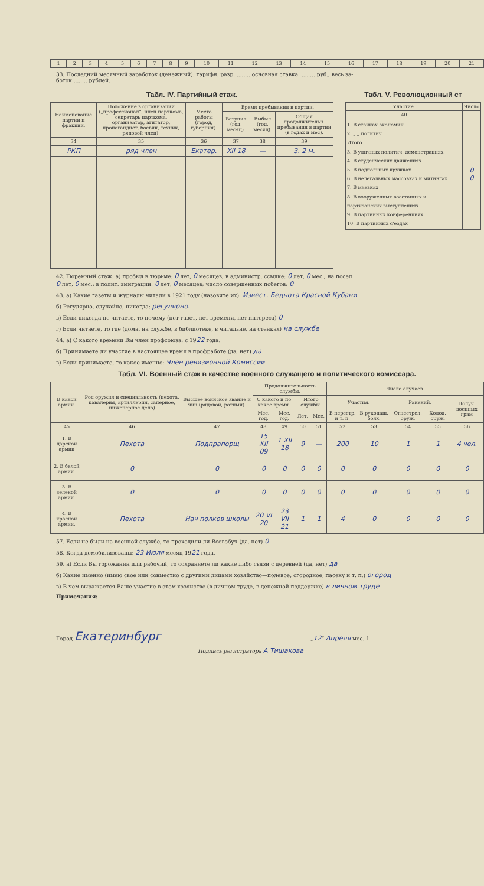| 1 | 2 | 3 | 4 | 5 | 6 | 7 | 8 | 9 | 10 | 11 | 12 | 13 | 14 | 15 | 16 | 17 | 18 | 19 | 20 | 21 |
33. Последний месячный заработок (денежный): тарифн. разр. ........ основная ставка: ........ руб.; весь за-
боток ........ рублей.
Табл. IV. Партийный стаж.
| Наименование партии и фракции. | Положение в организации („профессионал“, член парткома, секретарь парткома, организатор, агитатор, пропагандист, боевик, техник, рядовой член). | Место работы (город, губерния). | Время пребывания в партии. | | |
| --- | --- | --- | --- | --- | --- |
| | | | Вступил (год, месяц). | Выбыл (год, месяц). | Общая продолжительн. пребывания в партии (в годах и мес). |
| 34 | 35 | 36 | 37 | 38 | 39 |
| РКП | ряд член | Екатер. | XII 18 | — | 3. 2 м. |
Табл. V. Революционный ст
| Участие. | Число |
| --- | --- |
| 40 | |
| 1. В стачках экономич. 2. „ „ политич. Итого 3. В уличных политич. демонстрациях 4. В студенческих движениях 5. В подпольных кружках 6. В нелегальных массовках и митингах 7. В маевках 8. В вооруженных восстаниях и партизанских выступлениях 9. В партийных конференциях 10. В партийных с'ездах | 0 0 |
42. Тюремный стаж: а) пробыл в тюрьме: 0 лет, 0 месяцев; в администр. ссылке: 0 лет, 0 мес.; на посел
0 лет, 0 мес.; в полит. эмиграции: 0 лет, 0 месяцев; число совершенных побегов: 0
43. а) Какие газеты и журналы читали в 1921 году (назовите их): Извест. Беднота Красной Кубани
б) Регулярно, случайно, никогда: регулярно.
в) Если никогда не читаете, то почему (нет газет, нет времени, нет интереса) 0
г) Если читаете, то где (дома, на службе, в библиотеке, в читальне, на стенках) на службе
44. а) С какого времени Вы член профсоюза: с 1922 года.
б) Принимаете ли участие в настоящее время в профработе (да, нет) да
в) Если принимаете, то какое именно: Член ревизионной Комиссии
Табл. VI. Военный стаж в качестве военного служащего и политического комиссара.
| В какой армии. | Род оружия и специальность (пехота, кавалерия, артиллерия, саперное, инженерное дело) | Высшее воинское звание и чин (рядовой, ротный). | Продолжительность службы. | | | | Число случаев. | | | | |
| --- | --- | --- | --- | --- | --- | --- | --- | --- | --- | --- | --- |
| | | | С какого и по какое время. | | Итого службы. | | Участия. | | Ранений. | | Получ. военных грам |
| | | | Мес. год. | Мес. год. | Лет. | Мес. | В перестр. и т. п. | В рукопаш. боях. | Огнестрел. оруж. | Холод. оруж. | |
| 45 | 46 | 47 | 48 | 49 | 50 | 51 | 52 | 53 | 54 | 55 | 56 |
| 1. В царской армии | Пехота | Подпрапорщ | 15 XII 09 | 1 XII 18 | 9 | — | 200 | 10 | 1 | 1 | 4 чел. |
| 2. В белой армии. | 0 | 0 | 0 | 0 | 0 | 0 | 0 | 0 | 0 | 0 | 0 |
| 3. В зеленой армии. | 0 | 0 | 0 | 0 | 0 | 0 | 0 | 0 | 0 | 0 | 0 |
| 4. В красной армии. | Пехота | Нач полков школы | 20 VI 20 | 23 VII 21 | 1 | 1 | 4 | 0 | 0 | 0 | 0 |
57. Если не были на военной службе, то проходили ли Всевобуч (да, нет) 0
58. Когда демобилизованы: 23 Июля месяц 1921 года.
59. а) Если Вы горожанин или рабочий, то сохраняете ли какие либо связи с деревней (да, нет) да
б) Какие именно (имею свое или совместно с другими лицами хозяйство—полевое, огородное, пасеку и т. п.) огород
в) В чем выражается Ваше участие в этом хозяйстве (в личном труде, в денежной поддержке) в личном труде
Примечания:
Город Екатеринбург „12“ Апреля мес. 1
Подпись регистратора А Тишакова